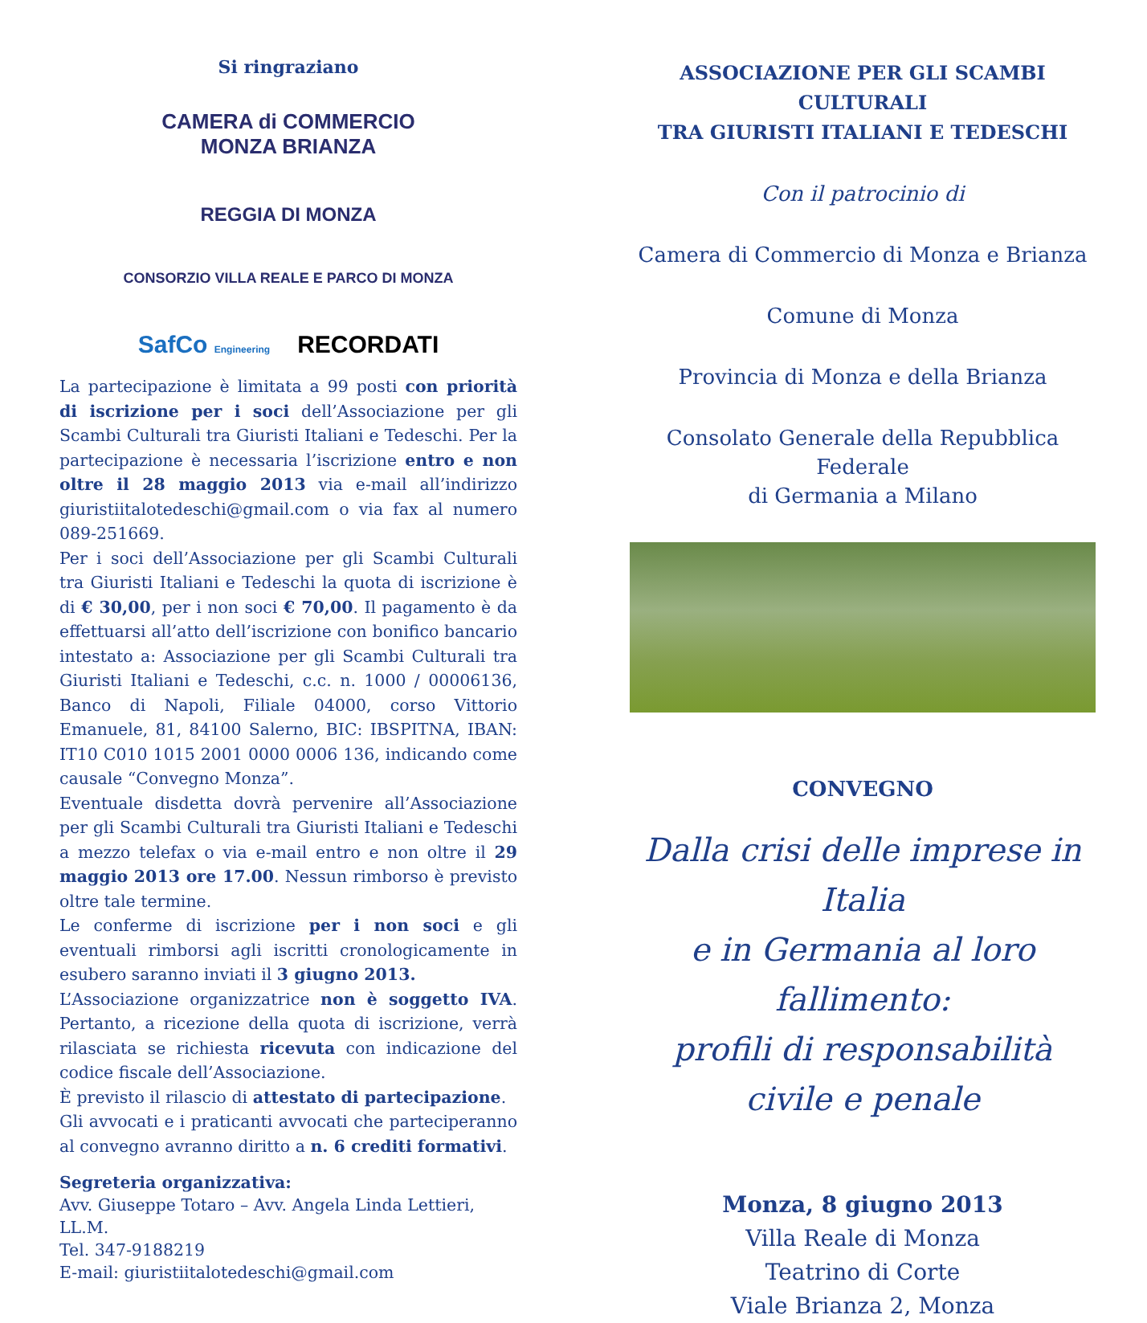Si ringraziano
CAMERA di COMMERCIO
MONZA BRIANZA
REGGIA DI MONZA
CONSORZIO VILLA REALE E PARCO DI MONZA
SafCo Engineering
RECORDATI
La partecipazione è limitata a 99 posti con priorità di iscrizione per i soci dell’Associazione per gli Scambi Culturali tra Giuristi Italiani e Tedeschi. Per la partecipazione è necessaria l’iscrizione entro e non oltre il 28 maggio 2013 via e-mail all’indirizzo giuristiitalotedeschi@gmail.com o via fax al numero 089-251669.
Per i soci dell’Associazione per gli Scambi Culturali tra Giuristi Italiani e Tedeschi la quota di iscrizione è di € 30,00, per i non soci € 70,00. Il pagamento è da effettuarsi all’atto dell’iscrizione con bonifico bancario intestato a: Associazione per gli Scambi Culturali tra Giuristi Italiani e Tedeschi, c.c. n. 1000 / 00006136, Banco di Napoli, Filiale 04000, corso Vittorio Emanuele, 81, 84100 Salerno, BIC: IBSPITNA, IBAN: IT10 C010 1015 2001 0000 0006 136, indicando come causale “Convegno Monza”.
Eventuale disdetta dovrà pervenire all’Associazione per gli Scambi Culturali tra Giuristi Italiani e Tedeschi a mezzo telefax o via e-mail entro e non oltre il 29 maggio 2013 ore 17.00. Nessun rimborso è previsto oltre tale termine.
Le conferme di iscrizione per i non soci e gli eventuali rimborsi agli iscritti cronologicamente in esubero saranno inviati il 3 giugno 2013.
L’Associazione organizzatrice non è soggetto IVA. Pertanto, a ricezione della quota di iscrizione, verrà rilasciata se richiesta ricevuta con indicazione del codice fiscale dell’Associazione.
È previsto il rilascio di attestato di partecipazione.
Gli avvocati e i praticanti avvocati che parteciperanno al convegno avranno diritto a n. 6 crediti formativi.
Segreteria organizzativa:
Avv. Giuseppe Totaro – Avv. Angela Linda Lettieri, LL.M.
Tel. 347-9188219
E-mail: giuristiitalotedeschi@gmail.com
ASSOCIAZIONE PER GLI SCAMBI CULTURALI
TRA GIURISTI ITALIANI E TEDESCHI
Con il patrocinio di
Camera di Commercio di Monza e Brianza
Comune di Monza
Provincia di Monza e della Brianza
Consolato Generale della Repubblica Federale
di Germania a Milano
CONVEGNO
Dalla crisi delle imprese in Italia
e in Germania al loro fallimento:
profili di responsabilità
civile e penale
Monza, 8 giugno 2013
Villa Reale di Monza
Teatrino di Corte
Viale Brianza 2, Monza